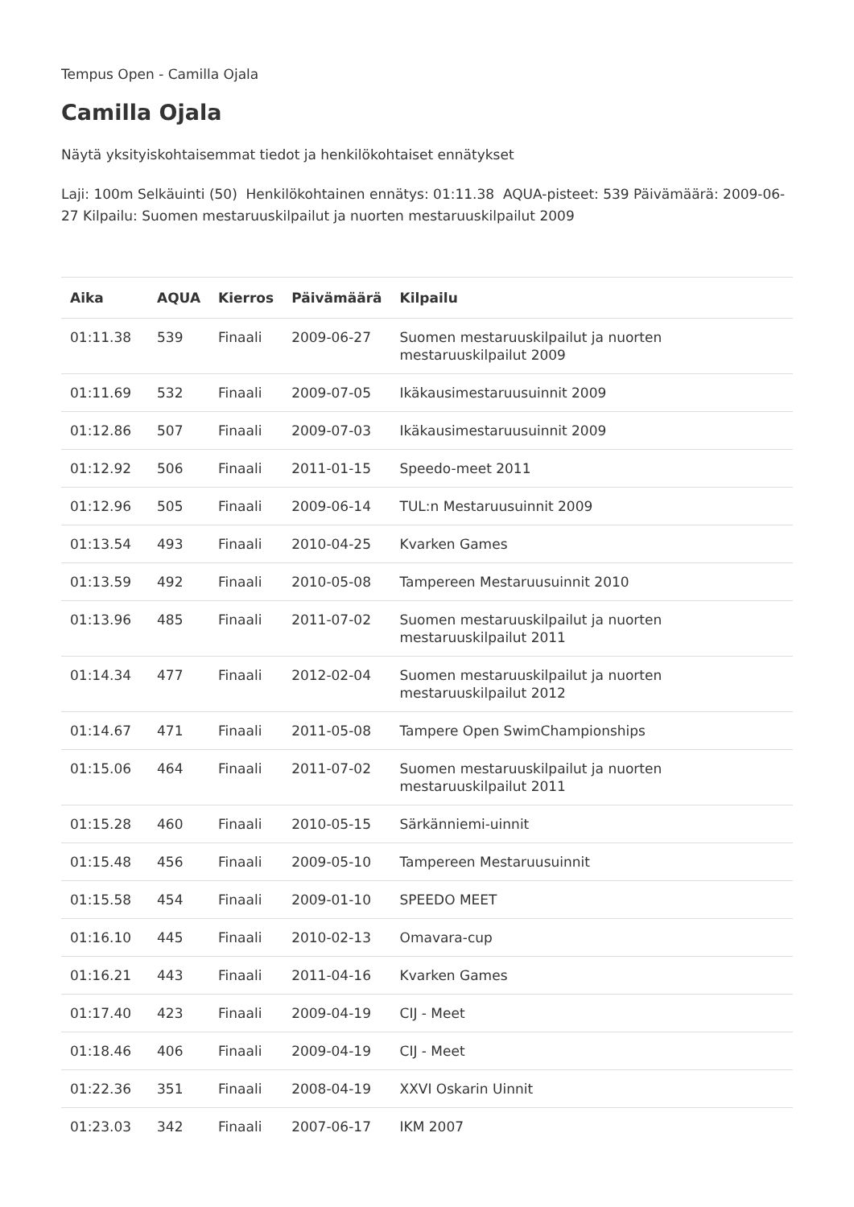Tempus Open - Camilla Ojala
Camilla Ojala
Näytä yksityiskohtaisemmat tiedot ja henkilökohtaiset ennätykset
Laji: 100m Selkäuinti (50) Henkilökohtainen ennätys: 01:11.38 AQUA-pisteet: 539 Päivämäärä: 2009-06-27 Kilpailu: Suomen mestaruuskilpailut ja nuorten mestaruuskilpailut 2009
| Aika | AQUA | Kierros | Päivämäärä | Kilpailu |
| --- | --- | --- | --- | --- |
| 01:11.38 | 539 | Finaali | 2009-06-27 | Suomen mestaruuskilpailut ja nuorten mestaruuskilpailut 2009 |
| 01:11.69 | 532 | Finaali | 2009-07-05 | Ikäkausimestaruusuinnit 2009 |
| 01:12.86 | 507 | Finaali | 2009-07-03 | Ikäkausimestaruusuinnit 2009 |
| 01:12.92 | 506 | Finaali | 2011-01-15 | Speedo-meet 2011 |
| 01:12.96 | 505 | Finaali | 2009-06-14 | TUL:n Mestaruusuinnit 2009 |
| 01:13.54 | 493 | Finaali | 2010-04-25 | Kvarken Games |
| 01:13.59 | 492 | Finaali | 2010-05-08 | Tampereen Mestaruusuinnit 2010 |
| 01:13.96 | 485 | Finaali | 2011-07-02 | Suomen mestaruuskilpailut ja nuorten mestaruuskilpailut 2011 |
| 01:14.34 | 477 | Finaali | 2012-02-04 | Suomen mestaruuskilpailut ja nuorten mestaruuskilpailut 2012 |
| 01:14.67 | 471 | Finaali | 2011-05-08 | Tampere Open SwimChampionships |
| 01:15.06 | 464 | Finaali | 2011-07-02 | Suomen mestaruuskilpailut ja nuorten mestaruuskilpailut 2011 |
| 01:15.28 | 460 | Finaali | 2010-05-15 | Särkänniemi-uinnit |
| 01:15.48 | 456 | Finaali | 2009-05-10 | Tampereen Mestaruusuinnit |
| 01:15.58 | 454 | Finaali | 2009-01-10 | SPEEDO MEET |
| 01:16.10 | 445 | Finaali | 2010-02-13 | Omavara-cup |
| 01:16.21 | 443 | Finaali | 2011-04-16 | Kvarken Games |
| 01:17.40 | 423 | Finaali | 2009-04-19 | CIJ - Meet |
| 01:18.46 | 406 | Finaali | 2009-04-19 | CIJ - Meet |
| 01:22.36 | 351 | Finaali | 2008-04-19 | XXVI Oskarin Uinnit |
| 01:23.03 | 342 | Finaali | 2007-06-17 | IKM 2007 |